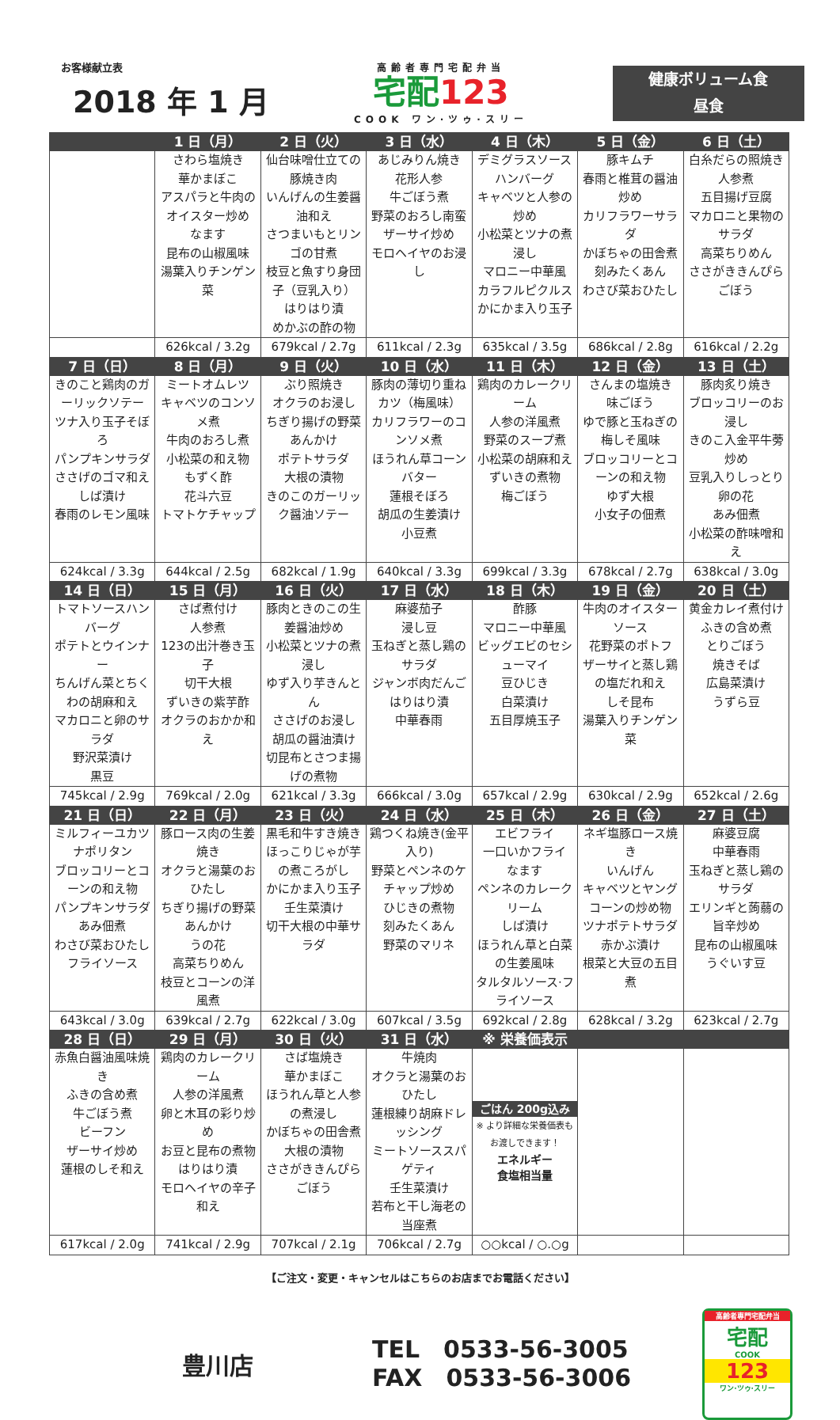お客様献立表
2018 年 1 月
高齢者専門宅配弁当
宅配123
COOK ワン·ツゥ·スリー
健康ボリューム食
昼食
| | 1 日（月） | 2 日（火） | 3 日（水） | 4 日（木） | 5 日（金） | 6 日（土） |
| --- | --- | --- | --- | --- | --- | --- |
| | さわら塩焼き 華かまぼこ アスパラと牛肉のオイスター炒め なます 昆布の山椒風味 湯葉入りチンゲン菜 | 仙台味噌仕立ての豚焼き肉 いんげんの生姜醤油和え さつまいもとリンゴの甘煮 枝豆と魚すり身団子（豆乳入り） はりはり漬 めかぶの酢の物 | あじみりん焼き 花形人参 牛ごぼう煮 野菜のおろし南蛮 ザーサイ炒め モロヘイヤのお浸し | デミグラスソースハンバーグ キャベツと人参の炒め 小松菜とツナの煮浸し マロニー中華風 カラフルピクルス かにかま入り玉子 | 豚キムチ 春雨と椎茸の醤油炒め カリフラワーサラダ かぼちゃの田舎煮 刻みたくあん わさび菜おひたし | 白糸だらの照焼き 人参煮 五目揚げ豆腐 マカロニと果物のサラダ 高菜ちりめん ささがききんぴらごぼう |
| | 626kcal / 3.2g | 679kcal / 2.7g | 611kcal / 2.3g | 635kcal / 3.5g | 686kcal / 2.8g | 616kcal / 2.2g |
| 7 日（日） | 8 日（月） | 9 日（火） | 10 日（水） | 11 日（木） | 12 日（金） | 13 日（土） |
| きのこと鶏肉のガーリックソテー ツナ入り玉子そぼろ パンプキンサラダ ささげのゴマ和え しば漬け 春雨のレモン風味 | ミートオムレツ キャベツのコンソメ煮 牛肉のおろし煮 小松菜の和え物 もずく酢 花斗六豆 トマトケチャップ | ぶり照焼き オクラのお浸し ちぎり揚げの野菜あんかけ ポテトサラダ 大根の漬物 きのこのガーリック醤油ソテー | 豚肉の薄切り重ねカツ（梅風味） カリフラワーのコンソメ煮 ほうれん草コーンバター 蓮根そぼろ 胡瓜の生姜漬け 小豆煮 | 鶏肉のカレークリーム 人参の洋風煮 野菜のスープ煮 小松菜の胡麻和え ずいきの煮物 梅ごぼう | さんまの塩焼き 味ごぼう ゆで豚と玉ねぎの梅しそ風味 ブロッコリーとコーンの和え物 ゆず大根 小女子の佃煮 | 豚肉炙り焼き ブロッコリーのお浸し きのこ入金平牛蒡炒め 豆乳入りしっとり卵の花 あみ佃煮 小松菜の酢味噌和え |
| 624kcal / 3.3g | 644kcal / 2.5g | 682kcal / 1.9g | 640kcal / 3.3g | 699kcal / 3.3g | 678kcal / 2.7g | 638kcal / 3.0g |
| 14 日（日） | 15 日（月） | 16 日（火） | 17 日（水） | 18 日（木） | 19 日（金） | 20 日（土） |
| トマトソースハンバーグ ポテトとウインナー ちんげん菜とちくわの胡麻和え マカロニと卵のサラダ 野沢菜漬け 黒豆 | さば煮付け 人参煮 123の出汁巻き玉子 切干大根 ずいきの紫芋酢 オクラのおかか和え | 豚肉ときのこの生姜醤油炒め 小松菜とツナの煮浸し ゆず入り芋きんとん ささげのお浸し 胡瓜の醤油漬け 切昆布とさつま揚げの煮物 | 麻婆茄子 浸し豆 玉ねぎと蒸し鶏のサラダ ジャンボ肉だんご はりはり漬 中華春雨 | 酢豚 マロニー中華風 ビッグエビのセシューマイ 豆ひじき 白菜漬け 五目厚焼玉子 | 牛肉のオイスターソース 花野菜のポトフ ザーサイと蒸し鶏の塩だれ和え しそ昆布 湯葉入りチンゲン菜 | 黄金カレイ煮付け ふきの含め煮 とりごぼう 焼きそば 広島菜漬け うずら豆 |
| 745kcal / 2.9g | 769kcal / 2.0g | 621kcal / 3.3g | 666kcal / 3.0g | 657kcal / 2.9g | 630kcal / 2.9g | 652kcal / 2.6g |
| 21 日（日） | 22 日（月） | 23 日（火） | 24 日（水） | 25 日（木） | 26 日（金） | 27 日（土） |
| ミルフィーユカツ ナポリタン ブロッコリーとコーンの和え物 パンプキンサラダ あみ佃煮 わさび菜おひたし フライソース | 豚ロース肉の生姜焼き オクラと湯葉のおひたし ちぎり揚げの野菜あんかけ うの花 高菜ちりめん 枝豆とコーンの洋風煮 | 黒毛和牛すき焼き ほっこりじゃが芋の煮ころがし かにかま入り玉子 壬生菜漬け 切干大根の中華サラダ | 鶏つくね焼き(金平入り) 野菜とペンネのケチャップ炒め ひじきの煮物 刻みたくあん 野菜のマリネ | エビフライ 一口いかフライ なます ペンネのカレークリーム しば漬け ほうれん草と白菜の生姜風味 タルタルソース·フライソース | ネギ塩豚ロース焼き いんげん キャベツとヤングコーンの炒め物 ツナポテトサラダ 赤かぶ漬け 根菜と大豆の五目煮 | 麻婆豆腐 中華春雨 玉ねぎと蒸し鶏のサラダ エリンギと蒟蒻の旨辛炒め 昆布の山椒風味 うぐいす豆 |
| 643kcal / 3.0g | 639kcal / 2.7g | 622kcal / 3.0g | 607kcal / 3.5g | 692kcal / 2.8g | 628kcal / 3.2g | 623kcal / 2.7g |
| 28 日（日） | 29 日（月） | 30 日（火） | 31 日（水） | ※ 栄養価表示 | | |
| 赤魚白醤油風味焼き ふきの含め煮 牛ごぼう煮 ビーフン ザーサイ炒め 蓮根のしそ和え | 鶏肉のカレークリーム 人参の洋風煮 卵と木耳の彩り炒め お豆と昆布の煮物 はりはり漬 モロヘイヤの辛子和え | さば塩焼き 華かまぼこ ほうれん草と人参の煮浸し かぼちゃの田舎煮 大根の漬物 ささがききんぴらごぼう | 牛焼肉 オクラと湯葉のおひたし 蓮根練り胡麻ドレッシング ミートソーススパゲティ 壬生菜漬け 若布と干し海老の当座煮 | ごはん 200g込み ※ より詳細な栄養価表も お渡しできます！ エネルギー 食塩相当量 | | |
| 617kcal / 2.0g | 741kcal / 2.9g | 707kcal / 2.1g | 706kcal / 2.7g | ○○kcal / ○.○g | | |
【ご注文・変更・キャンセルはこちらのお店までお電話ください】
豊川店
TEL　0533-56-3005
FAX　0533-56-3006
高齢者専門宅配弁当
宅配
COOK
123
ワン·ツゥ·スリー